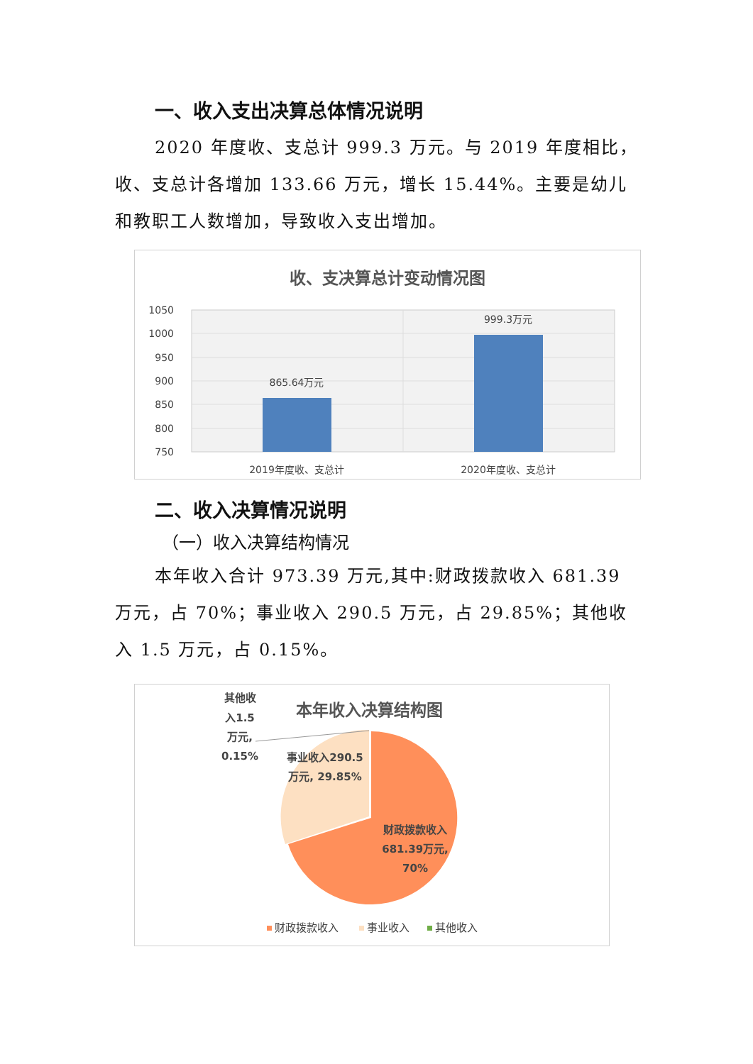一、收入支出决算总体情况说明
2020 年度收、支总计 999.3 万元。与 2019 年度相比，收、支总计各增加 133.66 万元，增长 15.44%。主要是幼儿和教职工人数增加，导致收入支出增加。
收、支决算总计变动情况图
1050
1000
950
900
850
800
750
865.64万元
999.3万元
2019年度收、支总计
2020年度收、支总计
二、收入决算情况说明
（一）收入决算结构情况
本年收入合计 973.39 万元,其中:财政拨款收入 681.39 万元，占 70%；事业收入 290.5 万元，占 29.85%；其他收入 1.5 万元，占 0.15%。
本年收入决算结构图
其他收
入1.5
万元,
0.15%
事业收入290.5
万元, 29.85%
财政拨款收入
681.39万元,
70%
财政拨款收入
事业收入
其他收入